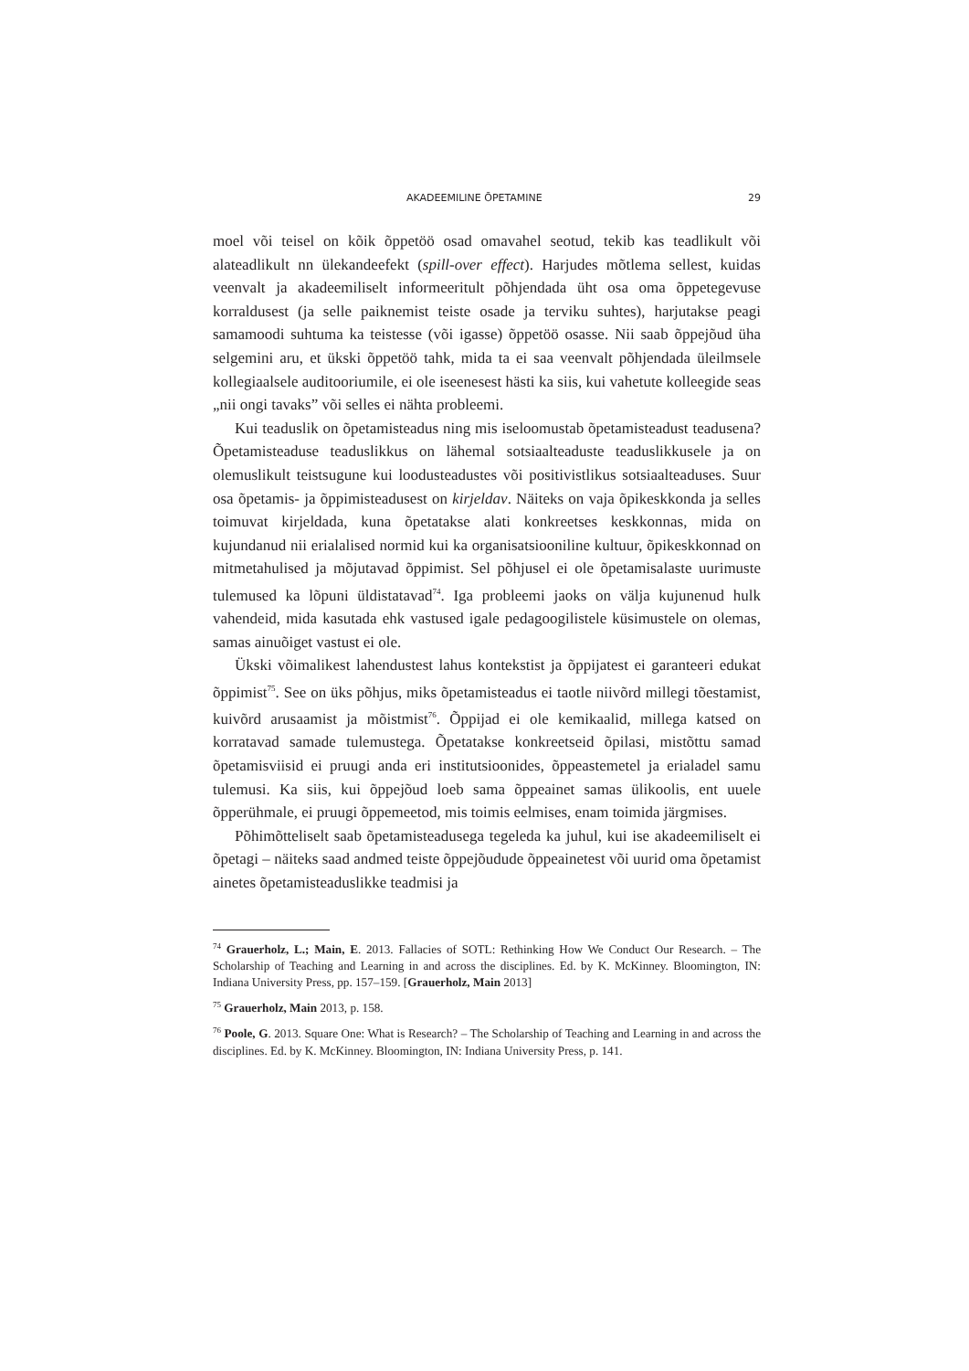AKADEEMILINE ÕPETAMINE 29
moel või teisel on kõik õppetöö osad omavahel seotud, tekib kas teadlikult või alateadlikult nn ülekandeefekt (spill-over effect). Harjudes mõtlema sellest, kuidas veenvalt ja akadeemiliselt informeeritult põhjendada üht osa oma õppetegevuse korraldusest (ja selle paiknemist teiste osade ja terviku suhtes), harjutakse peagi samamoodi suhtuma ka teistesse (või igasse) õppetöö osasse. Nii saab õppejõud üha selgemini aru, et ükski õppetöö tahk, mida ta ei saa veenvalt põhjendada üleilmsele kollegiaalsele auditooriumile, ei ole iseenesest hästi ka siis, kui vahetute kolleegide seas „nii ongi tavaks” või selles ei nähta probleemi.
Kui teaduslik on õpetamisteadus ning mis iseloomustab õpetamisteadust teadusena? Õpetamisteaduse teaduslikkus on lähemal sotsiaalteaduste teaduslikkusele ja on olemuslikult teistsugune kui loodusteadustes või positivistlikus sotsiaalteaduses. Suur osa õpetamis- ja õppimisteadusest on kirjeldav. Näiteks on vaja õpikeskkonda ja selles toimuvat kirjeldada, kuna õpetatakse alati konkreetses keskkonnas, mida on kujundanud nii erialalised normid kui ka organisatsiooniline kultuur, õpikeskkonnad on mitmetahulised ja mõjutavad õppimist. Sel põhjusel ei ole õpetamisalaste uurimuste tulemused ka lõpuni üldistatavad<sup>74</sup>. Iga probleemi jaoks on välja kujunenud hulk vahendeid, mida kasutada ehk vastused igale pedagoogilistele küsimustele on olemas, samas ainuõiget vastust ei ole.
Ükski võimalikest lahendustest lahus kontekstist ja õppijatest ei garanteeri edukat õppimist<sup>75</sup>. See on üks põhjus, miks õpetamisteadus ei taotle niivõrd millegi tõestamist, kuivõrd arusaamist ja mõistmist<sup>76</sup>. Õppijad ei ole kemikaalid, millega katsed on korratavad samade tulemustega. Õpetatakse konkreetseid õpilasi, mistõttu samad õpetamisviisid ei pruugi anda eri institutsioonides, õppeastemetel ja erialadel samu tulemusi. Ka siis, kui õppejõud loeb sama õppeainet samas ülikoolis, ent uuele õpperühmale, ei pruugi õppemeetod, mis toimis eelmises, enam toimida järgmises.
Põhimõtteliselt saab õpetamisteadusega tegeleda ka juhul, kui ise akadeemiliselt ei õpetagi – näiteks saad andmed teiste õppejõudude õppeainetest või uurid oma õpetamist ainetes õpetamisteaduslikke teadmisi ja
<sup>74</sup> Grauerholz, L.; Main, E. 2013. Fallacies of SOTL: Rethinking How We Conduct Our Research. – The Scholarship of Teaching and Learning in and across the disciplines. Ed. by K. McKinney. Bloomington, IN: Indiana University Press, pp. 157–159. [Grauerholz, Main 2013]
<sup>75</sup> Grauerholz, Main 2013, p. 158.
<sup>76</sup> Poole, G. 2013. Square One: What is Research? – The Scholarship of Teaching and Learning in and across the disciplines. Ed. by K. McKinney. Bloomington, IN: Indiana University Press, p. 141.